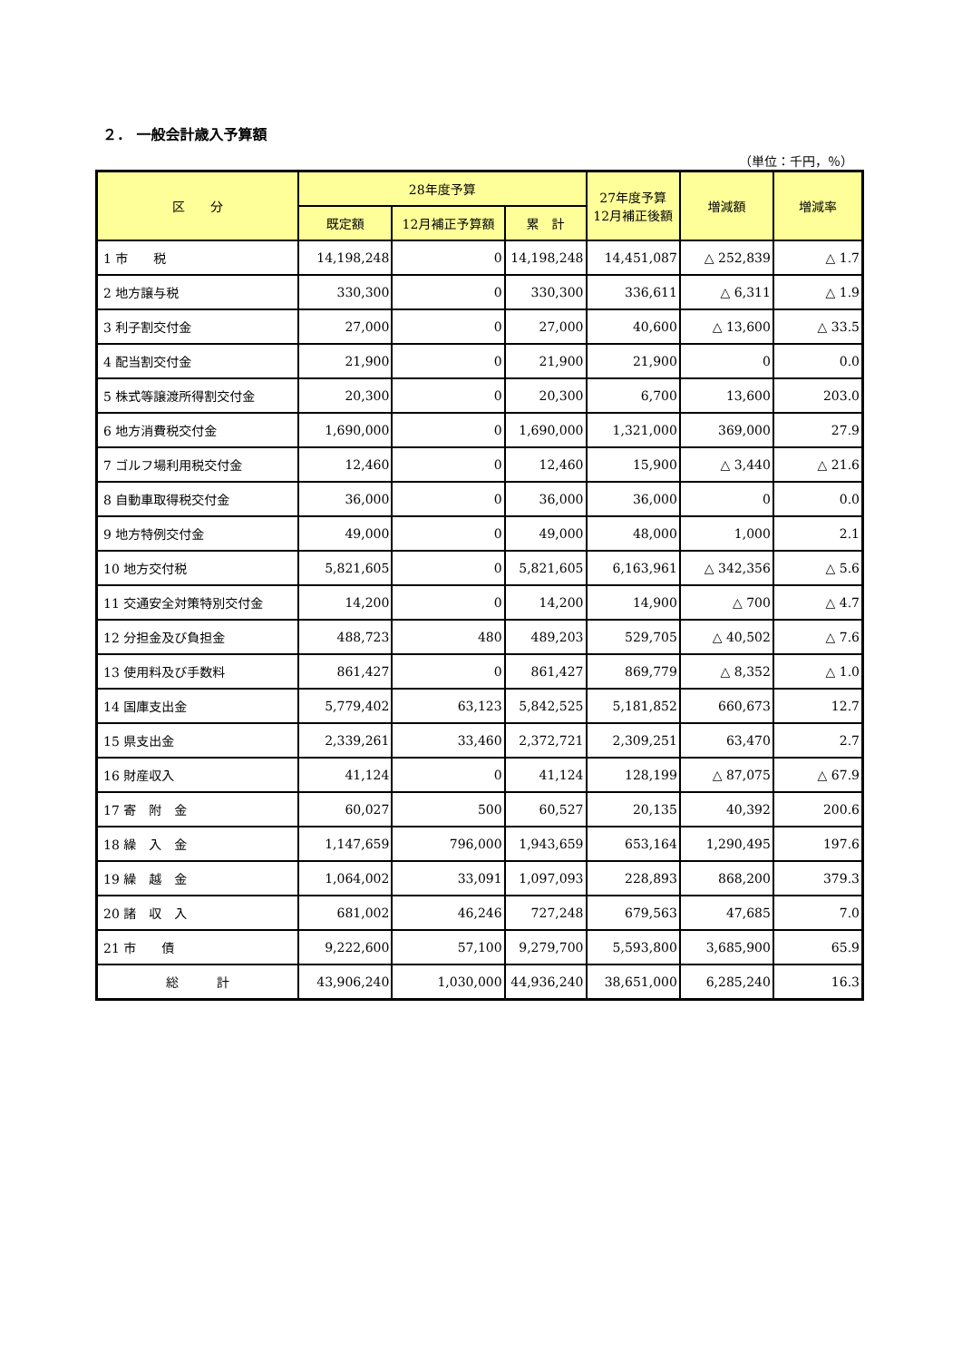２． 一般会計歳入予算額
（単位：千円，％）
| 区 分 | 28年度予算 | | | 27年度予算 12月補正後額 | 増減額 | 増減率 |
| --- | --- | --- | --- | --- | --- | --- |
| | 既定額 | 12月補正予算額 | 累 計 | | | |
| 1 市 税 | 14,198,248 | 0 | 14,198,248 | 14,451,087 | △ 252,839 | △ 1.7 |
| 2 地方譲与税 | 330,300 | 0 | 330,300 | 336,611 | △ 6,311 | △ 1.9 |
| 3 利子割交付金 | 27,000 | 0 | 27,000 | 40,600 | △ 13,600 | △ 33.5 |
| 4 配当割交付金 | 21,900 | 0 | 21,900 | 21,900 | 0 | 0.0 |
| 5 株式等譲渡所得割交付金 | 20,300 | 0 | 20,300 | 6,700 | 13,600 | 203.0 |
| 6 地方消費税交付金 | 1,690,000 | 0 | 1,690,000 | 1,321,000 | 369,000 | 27.9 |
| 7 ゴルフ場利用税交付金 | 12,460 | 0 | 12,460 | 15,900 | △ 3,440 | △ 21.6 |
| 8 自動車取得税交付金 | 36,000 | 0 | 36,000 | 36,000 | 0 | 0.0 |
| 9 地方特例交付金 | 49,000 | 0 | 49,000 | 48,000 | 1,000 | 2.1 |
| 10 地方交付税 | 5,821,605 | 0 | 5,821,605 | 6,163,961 | △ 342,356 | △ 5.6 |
| 11 交通安全対策特別交付金 | 14,200 | 0 | 14,200 | 14,900 | △ 700 | △ 4.7 |
| 12 分担金及び負担金 | 488,723 | 480 | 489,203 | 529,705 | △ 40,502 | △ 7.6 |
| 13 使用料及び手数料 | 861,427 | 0 | 861,427 | 869,779 | △ 8,352 | △ 1.0 |
| 14 国庫支出金 | 5,779,402 | 63,123 | 5,842,525 | 5,181,852 | 660,673 | 12.7 |
| 15 県支出金 | 2,339,261 | 33,460 | 2,372,721 | 2,309,251 | 63,470 | 2.7 |
| 16 財産収入 | 41,124 | 0 | 41,124 | 128,199 | △ 87,075 | △ 67.9 |
| 17 寄 附 金 | 60,027 | 500 | 60,527 | 20,135 | 40,392 | 200.6 |
| 18 繰 入 金 | 1,147,659 | 796,000 | 1,943,659 | 653,164 | 1,290,495 | 197.6 |
| 19 繰 越 金 | 1,064,002 | 33,091 | 1,097,093 | 228,893 | 868,200 | 379.3 |
| 20 諸 収 入 | 681,002 | 46,246 | 727,248 | 679,563 | 47,685 | 7.0 |
| 21 市 債 | 9,222,600 | 57,100 | 9,279,700 | 5,593,800 | 3,685,900 | 65.9 |
| 総 計 | 43,906,240 | 1,030,000 | 44,936,240 | 38,651,000 | 6,285,240 | 16.3 |